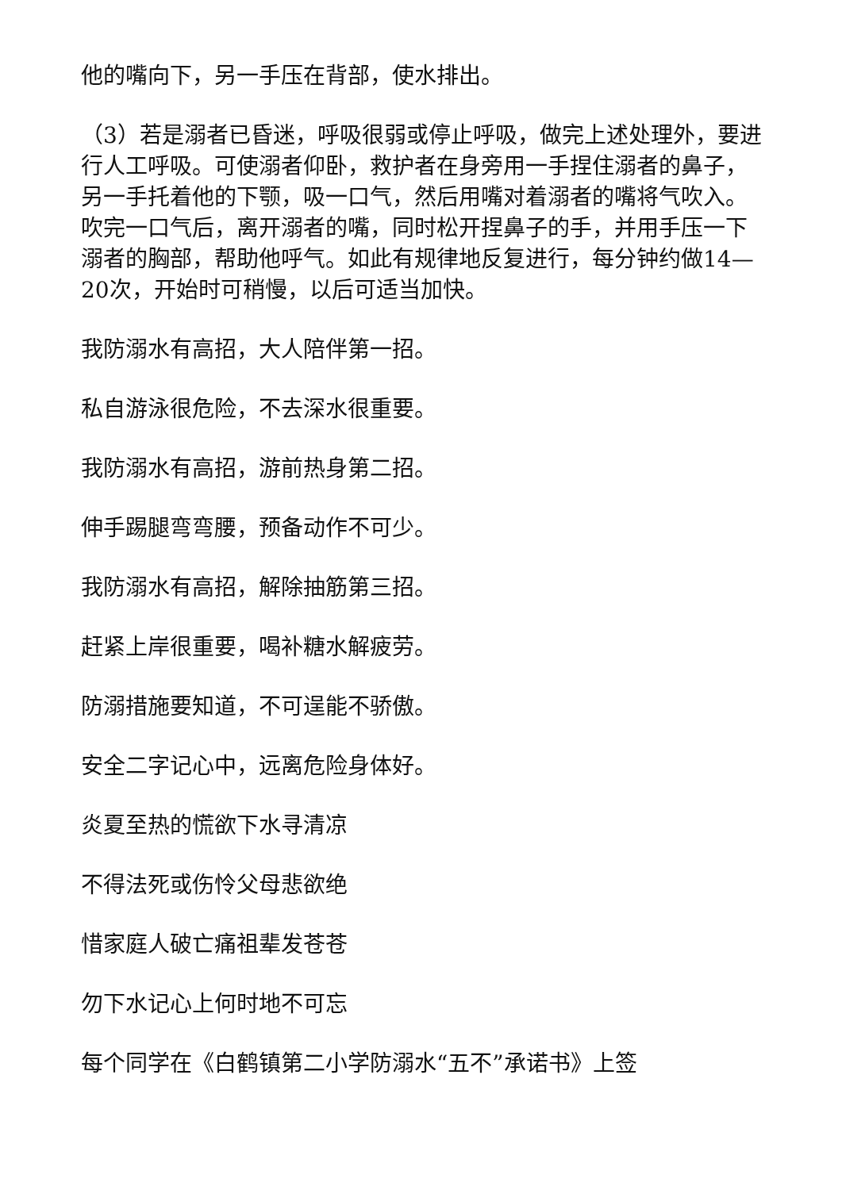他的嘴向下，另一手压在背部，使水排出。
（3）若是溺者已昏迷，呼吸很弱或停止呼吸，做完上述处理外，要进行人工呼吸。可使溺者仰卧，救护者在身旁用一手捏住溺者的鼻子，另一手托着他的下颚，吸一口气，然后用嘴对着溺者的嘴将气吹入。吹完一口气后，离开溺者的嘴，同时松开捏鼻子的手，并用手压一下溺者的胸部，帮助他呼气。如此有规律地反复进行，每分钟约做14—20次，开始时可稍慢，以后可适当加快。
我防溺水有高招，大人陪伴第一招。
私自游泳很危险，不去深水很重要。
我防溺水有高招，游前热身第二招。
伸手踢腿弯弯腰，预备动作不可少。
我防溺水有高招，解除抽筋第三招。
赶紧上岸很重要，喝补糖水解疲劳。
防溺措施要知道，不可逞能不骄傲。
安全二字记心中，远离危险身体好。
炎夏至热的慌欲下水寻清凉
不得法死或伤怜父母悲欲绝
惜家庭人破亡痛祖辈发苍苍
勿下水记心上何时地不可忘
每个同学在《白鹤镇第二小学防溺水“五不”承诺书》上签